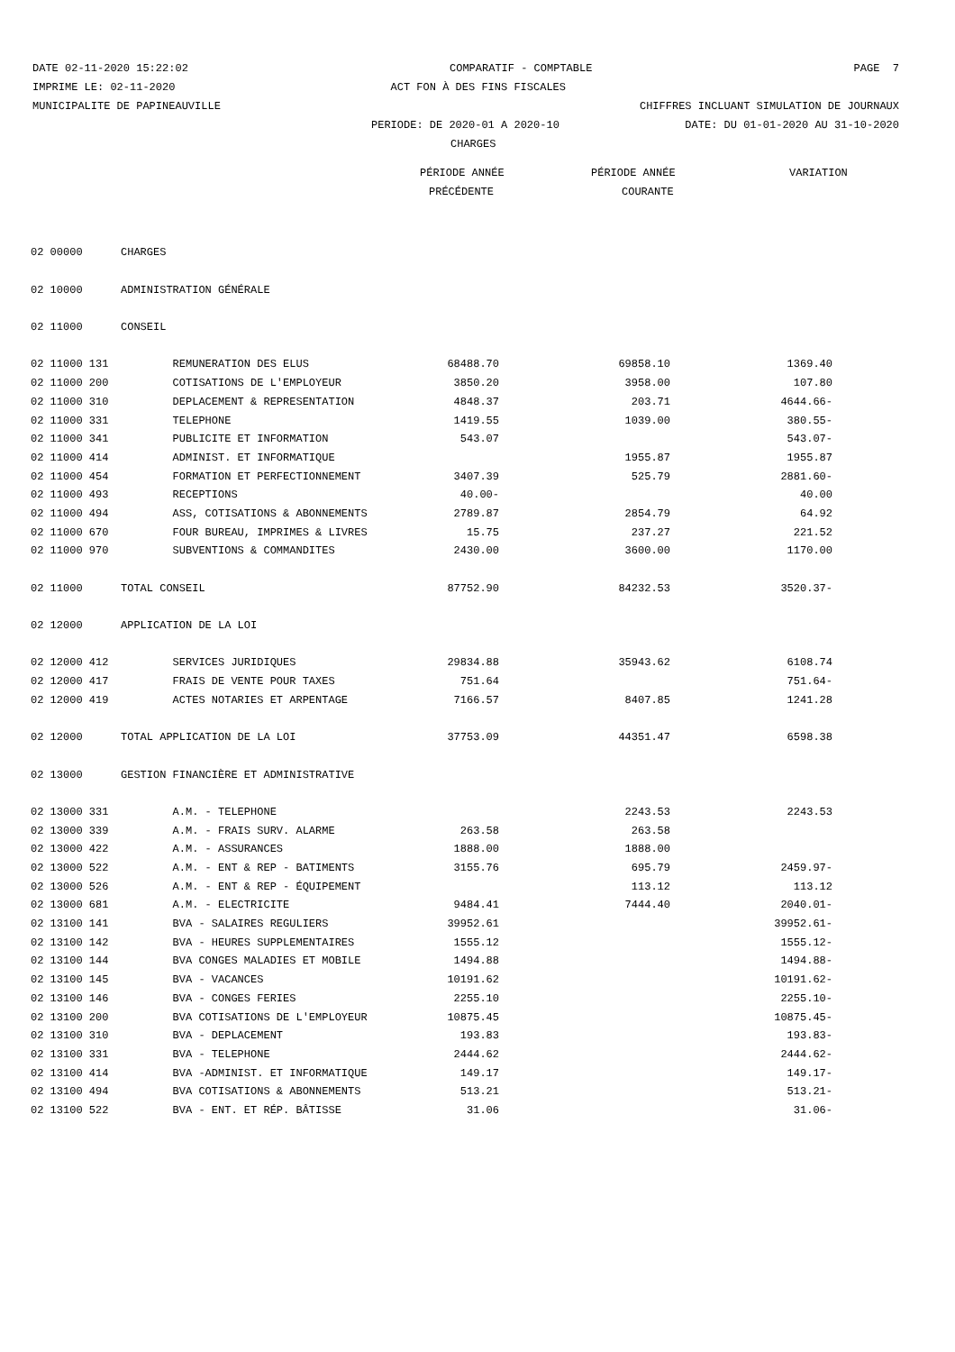DATE 02-11-2020 15:22:02 COMPARATIF - COMPTABLE PAGE 7
IMPRIME LE: 02-11-2020 ACT FON À DES FINS FISCALES
MUNICIPALITE DE PAPINEAUVILLE CHIFFRES INCLUANT SIMULATION DE JOURNAUX
PERIODE: DE 2020-01 A 2020-10 DATE: DU 01-01-2020 AU 31-10-2020
CHARGES
PÉRIODE ANNÉE PÉRIODE ANNÉE VARIATION
PRÉCÉDENTE COURANTE
| 02 00000 | CHARGES | | | | |
| 02 10000 | ADMINISTRATION GÉNÉRALE | | | | |
| 02 11000 | CONSEIL | | | | |
| 02 11000 131 | REMUNERATION DES ELUS | 68488.70 | | 69858.10 | 1369.40 |
| 02 11000 200 | COTISATIONS DE L'EMPLOYEUR | 3850.20 | | 3958.00 | 107.80 |
| 02 11000 310 | DEPLACEMENT & REPRESENTATION | 4848.37 | | 203.71 | 4644.66- |
| 02 11000 331 | TELEPHONE | 1419.55 | | 1039.00 | 380.55- |
| 02 11000 341 | PUBLICITE ET INFORMATION | 543.07 | | | 543.07- |
| 02 11000 414 | ADMINIST. ET INFORMATIQUE | | | 1955.87 | 1955.87 |
| 02 11000 454 | FORMATION ET PERFECTIONNEMENT | 3407.39 | | 525.79 | 2881.60- |
| 02 11000 493 | RECEPTIONS | 40.00- | | | 40.00 |
| 02 11000 494 | ASS, COTISATIONS & ABONNEMENTS | 2789.87 | | 2854.79 | 64.92 |
| 02 11000 670 | FOUR BUREAU, IMPRIMES & LIVRES | 15.75 | | 237.27 | 221.52 |
| 02 11000 970 | SUBVENTIONS & COMMANDITES | 2430.00 | | 3600.00 | 1170.00 |
| 02 11000 | TOTAL CONSEIL | 87752.90 | | 84232.53 | 3520.37- |
| 02 12000 | APPLICATION DE LA LOI | | | | |
| 02 12000 412 | SERVICES JURIDIQUES | 29834.88 | | 35943.62 | 6108.74 |
| 02 12000 417 | FRAIS DE VENTE POUR TAXES | 751.64 | | | 751.64- |
| 02 12000 419 | ACTES NOTARIES ET ARPENTAGE | 7166.57 | | 8407.85 | 1241.28 |
| 02 12000 | TOTAL APPLICATION DE LA LOI | 37753.09 | | 44351.47 | 6598.38 |
| 02 13000 | GESTION FINANCIÈRE ET ADMINISTRATIVE | | | | |
| 02 13000 331 | A.M. - TELEPHONE | | | 2243.53 | 2243.53 |
| 02 13000 339 | A.M. - FRAIS SURV. ALARME | 263.58 | | 263.58 | |
| 02 13000 422 | A.M. - ASSURANCES | 1888.00 | | 1888.00 | |
| 02 13000 522 | A.M. - ENT & REP - BATIMENTS | 3155.76 | | 695.79 | 2459.97- |
| 02 13000 526 | A.M. - ENT & REP - ÉQUIPEMENT | | | 113.12 | 113.12 |
| 02 13000 681 | A.M. - ELECTRICITE | 9484.41 | | 7444.40 | 2040.01- |
| 02 13100 141 | BVA - SALAIRES REGULIERS | 39952.61 | | | 39952.61- |
| 02 13100 142 | BVA - HEURES SUPPLEMENTAIRES | 1555.12 | | | 1555.12- |
| 02 13100 144 | BVA CONGES MALADIES ET MOBILE | 1494.88 | | | 1494.88- |
| 02 13100 145 | BVA - VACANCES | 10191.62 | | | 10191.62- |
| 02 13100 146 | BVA - CONGES FERIES | 2255.10 | | | 2255.10- |
| 02 13100 200 | BVA COTISATIONS DE L'EMPLOYEUR | 10875.45 | | | 10875.45- |
| 02 13100 310 | BVA - DEPLACEMENT | 193.83 | | | 193.83- |
| 02 13100 331 | BVA - TELEPHONE | 2444.62 | | | 2444.62- |
| 02 13100 414 | BVA -ADMINIST. ET INFORMATIQUE | 149.17 | | | 149.17- |
| 02 13100 494 | BVA COTISATIONS & ABONNEMENTS | 513.21 | | | 513.21- |
| 02 13100 522 | BVA - ENT. ET RÉP. BÂTISSE | 31.06 | | | 31.06- |